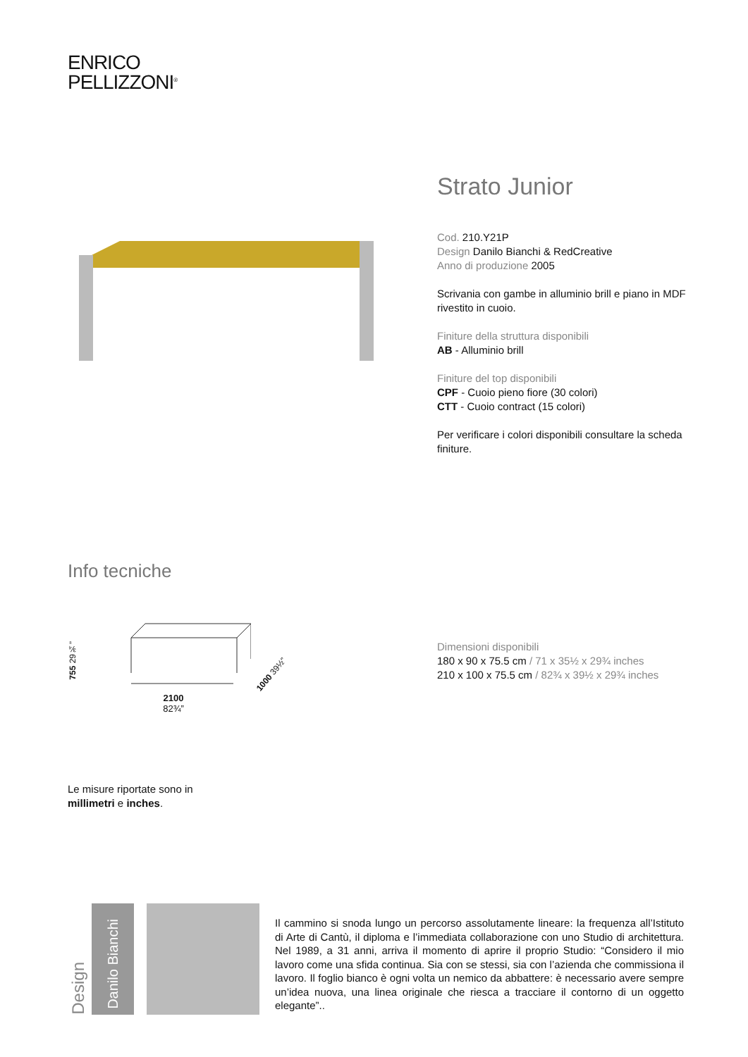ENRICO
PELLIZZONI<sup>®</sup>
Strato Junior
Cod. 210.Y21P
Design Danilo Bianchi & RedCreative
Anno di produzione 2005
Scrivania con gambe in alluminio brill e piano in MDF rivestito in cuoio.
Finiture della struttura disponibili
AB - Alluminio brill
Finiture del top disponibili
CPF - Cuoio pieno fiore (30 colori)
CTT - Cuoio contract (15 colori)
Per verificare i colori disponibili consultare la scheda finiture.
Info tecniche
755 29¾”
2100
82¾”
1000 39½”
Dimensioni disponibili
180 x 90 x 75.5 cm / 71 x 35½ x 29¾ inches
210 x 100 x 75.5 cm / 82¾ x 39½ x 29¾ inches
Le misure riportate sono in
millimetri e inches.
Design
Danilo Bianchi
Il cammino si snoda lungo un percorso assolutamente lineare: la frequenza all’Istituto di Arte di Cantù, il diploma e l’immediata collaborazione con uno Studio di architettura. Nel 1989, a 31 anni, arriva il momento di aprire il proprio Studio: “Considero il mio lavoro come una sfida continua. Sia con se stessi, sia con l’azienda che commissiona il lavoro. Il foglio bianco è ogni volta un nemico da abbattere: è necessario avere sempre un’idea nuova, una linea originale che riesca a tracciare il contorno di un oggetto elegante”..